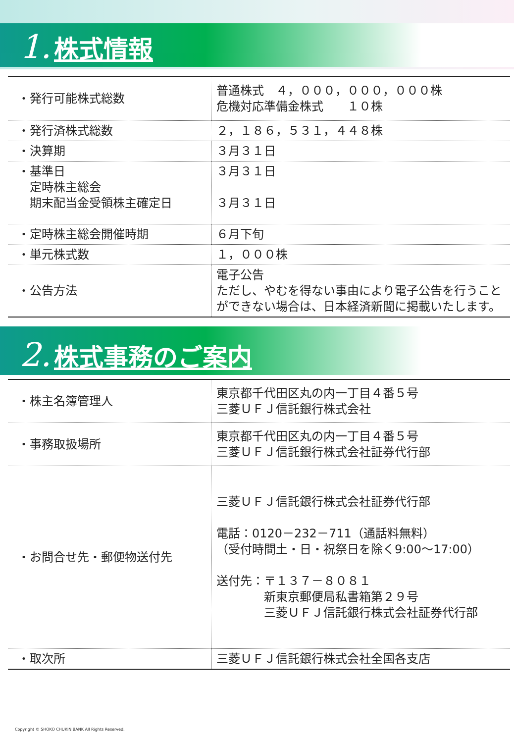1. 株式情報
| ・発行可能株式総数 | 普通株式 ４，０００，０００，０００株 危機対応準備金株式 １０株 |
| ・発行済株式総数 | ２，１８６，５３１，４４８株 |
| ・決算期 | ３月３１日 |
| ・基準日 定時株主総会 期末配当金受領株主確定日 | ３月３１日 ３月３１日 |
| ・定時株主総会開催時期 | ６月下旬 |
| ・単元株式数 | １，０００株 |
| ・公告方法 | 電子公告 ただし、やむを得ない事由により電子公告を行うことができない場合は、日本経済新聞に掲載いたします。 |
2. 株式事務のご案内
| ・株主名簿管理人 | 東京都千代田区丸の内一丁目４番５号 三菱ＵＦＪ信託銀行株式会社 |
| ・事務取扱場所 | 東京都千代田区丸の内一丁目４番５号 三菱ＵＦＪ信託銀行株式会社証券代行部 |
| ・お問合せ先・郵便物送付先 | 三菱ＵＦＪ信託銀行株式会社証券代行部 電話：0120－232－711（通話料無料） （受付時間土・日・祝祭日を除く9:00～17:00） 送付先：〒１３７－８０８１ 新東京郵便局私書箱第２９号 三菱ＵＦＪ信託銀行株式会社証券代行部 |
| ・取次所 | 三菱ＵＦＪ信託銀行株式会社全国各支店 |
Copyright © SHOKO CHUKIN BANK All Rights Reserved.